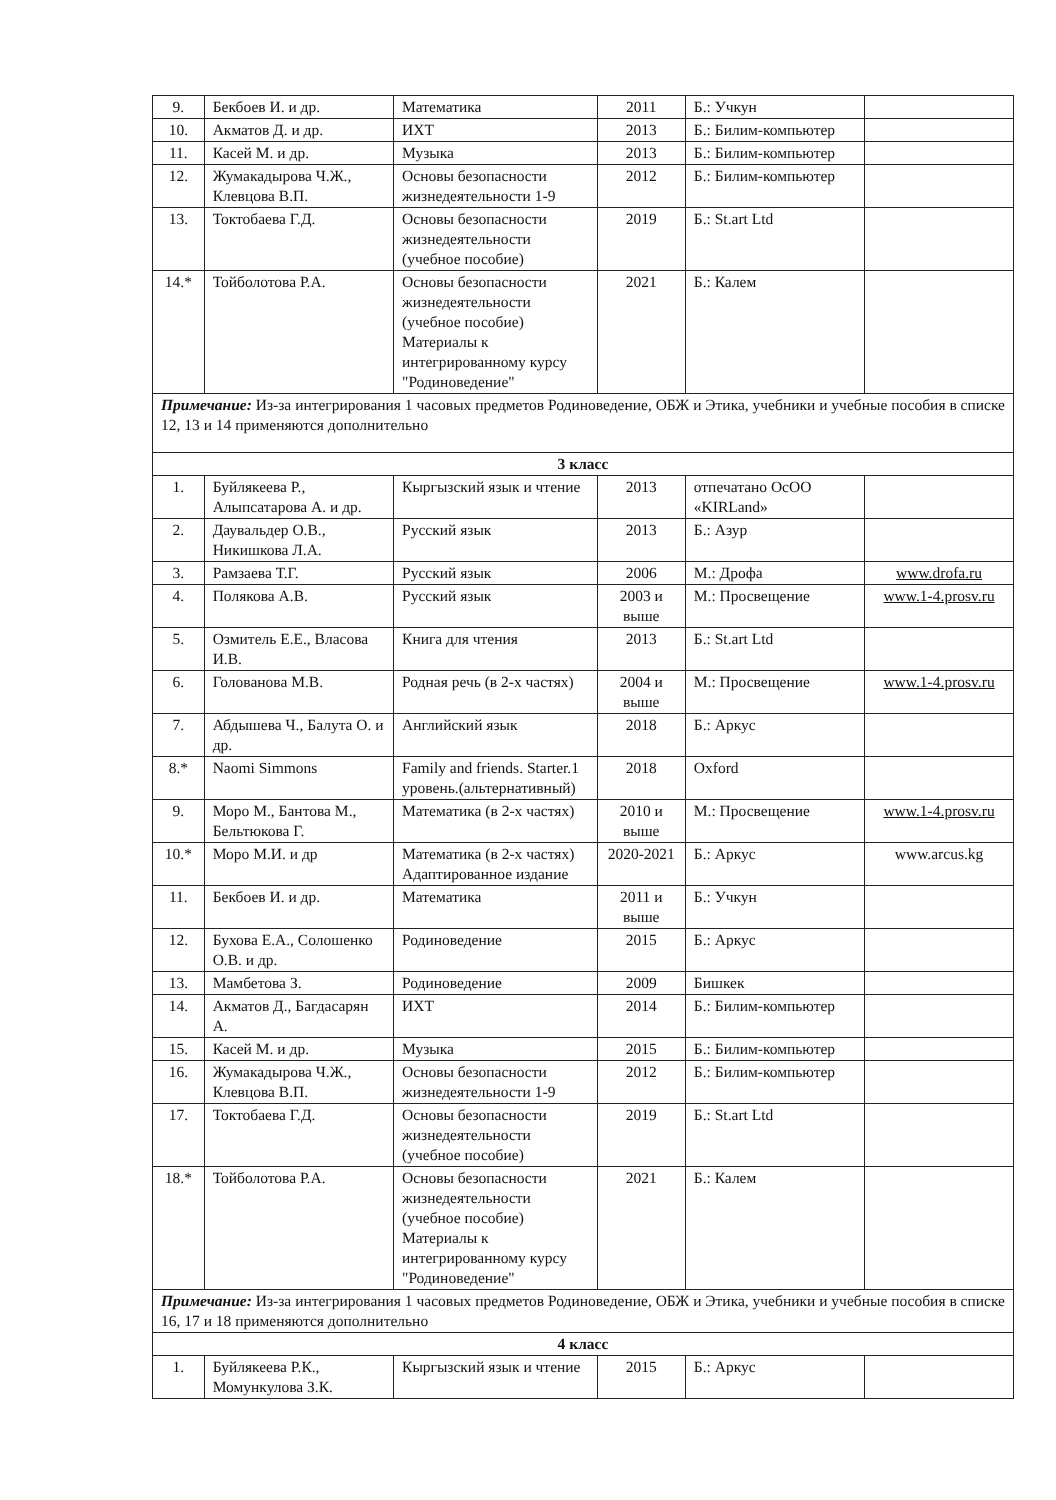| 9. | Бекбоев И. и др. | Математика | 2011 | Б.: Учкун | |
| 10. | Акматов Д. и др. | ИХТ | 2013 | Б.: Билим-компьютер | |
| 11. | Касей М. и др. | Музыка | 2013 | Б.: Билим-компьютер | |
| 12. | Жумакадырова Ч.Ж., Клевцова В.П. | Основы безопасности жизнедеятельности 1-9 | 2012 | Б.: Билим-компьютер | |
| 13. | Токтобаева Г.Д. | Основы безопасности жизнедеятельности (учебное пособие) | 2019 | Б.: St.art Ltd | |
| 14.* | Тойболотова Р.А. | Основы безопасности жизнедеятельности (учебное пособие) Материалы к интегрированному курсу "Родиноведение" | 2021 | Б.: Калем | |
| Примечание: Из-за интегрирования 1 часовых предметов Родиноведение, ОБЖ и Этика, учебники и учебные пособия в списке 12, 13 и 14 применяются дополнительно | | | | | |
| 3 класс | | | | | |
| 1. | Буйлякеева Р., Алыпсатарова А. и др. | Кыргызский язык и чтение | 2013 | отпечатано ОсОО «KIRLand» | |
| 2. | Даувальдер О.В., Никишкова Л.А. | Русский язык | 2013 | Б.: Азур | |
| 3. | Рамзаева Т.Г. | Русский язык | 2006 | М.: Дрофа | www.drofa.ru |
| 4. | Полякова А.В. | Русский язык | 2003 и выше | М.: Просвещение | www.1-4.prosv.ru |
| 5. | Озмитель Е.Е., Власова И.В. | Книга для чтения | 2013 | Б.: St.art Ltd | |
| 6. | Голованова М.В. | Родная речь (в 2-х частях) | 2004 и выше | М.: Просвещение | www.1-4.prosv.ru |
| 7. | Абдышева Ч., Балута О. и др. | Английский язык | 2018 | Б.: Аркус | |
| 8.* | Naomi Simmons | Family and friends. Starter.1 уровень.(альтернативный) | 2018 | Oxford | |
| 9. | Моро М., Бантова М., Бельтюкова Г. | Математика (в 2-х частях) | 2010 и выше | М.: Просвещение | www.1-4.prosv.ru |
| 10.* | Моро М.И. и др | Математика (в 2-х частях) Адаптированное издание | 2020-2021 | Б.: Аркус | www.arcus.kg |
| 11. | Бекбоев И. и др. | Математика | 2011 и выше | Б.: Учкун | |
| 12. | Бухова Е.А., Солошенко О.В. и др. | Родиноведение | 2015 | Б.: Аркус | |
| 13. | Мамбетова З. | Родиноведение | 2009 | Бишкек | |
| 14. | Акматов Д., Багдасарян А. | ИХТ | 2014 | Б.: Билим-компьютер | |
| 15. | Касей М. и др. | Музыка | 2015 | Б.: Билим-компьютер | |
| 16. | Жумакадырова Ч.Ж., Клевцова В.П. | Основы безопасности жизнедеятельности 1-9 | 2012 | Б.: Билим-компьютер | |
| 17. | Токтобаева Г.Д. | Основы безопасности жизнедеятельности (учебное пособие) | 2019 | Б.: St.art Ltd | |
| 18.* | Тойболотова Р.А. | Основы безопасности жизнедеятельности (учебное пособие) Материалы к интегрированному курсу "Родиноведение" | 2021 | Б.: Калем | |
| Примечание: Из-за интегрирования 1 часовых предметов Родиноведение, ОБЖ и Этика, учебники и учебные пособия в списке 16, 17 и 18 применяются дополнительно | | | | | |
| 4 класс | | | | | |
| 1. | Буйлякеева Р.К., Момункулова З.К. | Кыргызский язык и чтение | 2015 | Б.: Аркус | |